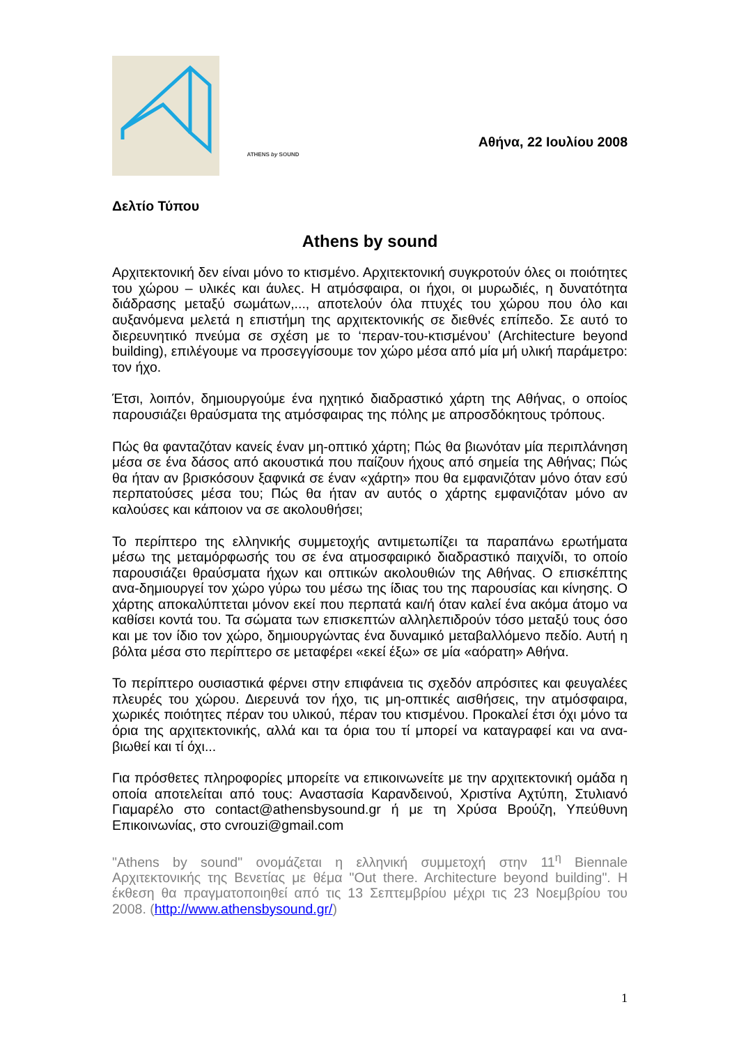ATHENS by SOUND
Αθήνα, 22 Ιουλίου 2008
Δελτίο Τύπου
Athens by sound
Αρχιτεκτονική δεν είναι μόνο το κτισμένο. Αρχιτεκτονική συγκροτούν όλες οι ποιότητες του χώρου – υλικές και άυλες. Η ατμόσφαιρα, οι ήχοι, οι μυρωδιές, η δυνατότητα διάδρασης μεταξύ σωμάτων,..., αποτελούν όλα πτυχές του χώρου που όλο και αυξανόμενα μελετά η επιστήμη της αρχιτεκτονικής σε διεθνές επίπεδο. Σε αυτό το διερευνητικό πνεύμα σε σχέση με το ‘περαν-του-κτισμένου’ (Architecture beyond building), επιλέγουμε να προσεγγίσουμε τον χώρο μέσα από μία μή υλική παράμετρο: τον ήχο.
Έτσι, λοιπόν, δημιουργούμε ένα ηχητικό διαδραστικό χάρτη της Αθήνας, ο οποίος παρουσιάζει θραύσματα της ατμόσφαιρας της πόλης με απροσδόκητους τρόπους.
Πώς θα φανταζόταν κανείς έναν μη-οπτικό χάρτη; Πώς θα βιωνόταν μία περιπλάνηση μέσα σε ένα δάσος από ακουστικά που παίζουν ήχους από σημεία της Αθήνας; Πώς θα ήταν αν βρισκόσουν ξαφνικά σε έναν «χάρτη» που θα εμφανιζόταν μόνο όταν εσύ περπατούσες μέσα του; Πώς θα ήταν αν αυτός ο χάρτης εμφανιζόταν μόνο αν καλούσες και κάποιον να σε ακολουθήσει;
Το περίπτερο της ελληνικής συμμετοχής αντιμετωπίζει τα παραπάνω ερωτήματα μέσω της μεταμόρφωσής του σε ένα ατμοσφαιρικό διαδραστικό παιχνίδι, το οποίο παρουσιάζει θραύσματα ήχων και οπτικών ακολουθιών της Αθήνας. Ο επισκέπτης ανα-δημιουργεί τον χώρο γύρω του μέσω της ίδιας του της παρουσίας και κίνησης. Ο χάρτης αποκαλύπτεται μόνον εκεί που περπατά και/ή όταν καλεί ένα ακόμα άτομο να καθίσει κοντά του. Τα σώματα των επισκεπτών αλληλεπιδρούν τόσο μεταξύ τους όσο και με τον ίδιο τον χώρο, δημιουργώντας ένα δυναμικό μεταβαλλόμενο πεδίο. Αυτή η βόλτα μέσα στο περίπτερο σε μεταφέρει «εκεί έξω» σε μία «αόρατη» Αθήνα.
Το περίπτερο ουσιαστικά φέρνει στην επιφάνεια τις σχεδόν απρόσιτες και φευγαλέες πλευρές του χώρου. Διερευνά τον ήχο, τις μη-οπτικές αισθήσεις, την ατμόσφαιρα, χωρικές ποιότητες πέραν του υλικού, πέραν του κτισμένου. Προκαλεί έτσι όχι μόνο τα όρια της αρχιτεκτονικής, αλλά και τα όρια του τί μπορεί να καταγραφεί και να ανα-βιωθεί και τί όχι...
Για πρόσθετες πληροφορίες μπορείτε να επικοινωνείτε με την αρχιτεκτονική ομάδα η οποία αποτελείται από τους: Αναστασία Καρανδεινού, Χριστίνα Αχτύπη, Στυλιανό Γιαμαρέλο στο contact@athensbysound.gr ή με τη Χρύσα Βρούζη, Υπεύθυνη Επικοινωνίας, στο cvrouzi@gmail.com
"Athens by sound" ονομάζεται η ελληνική συμμετοχή στην 11<sup>η</sup> Biennale Αρχιτεκτονικής της Βενετίας με θέμα "Out there. Architecture beyond building". Η έκθεση θα πραγματοποιηθεί από τις 13 Σεπτεμβρίου μέχρι τις 23 Νοεμβρίου του 2008. (http://www.athensbysound.gr/)
1